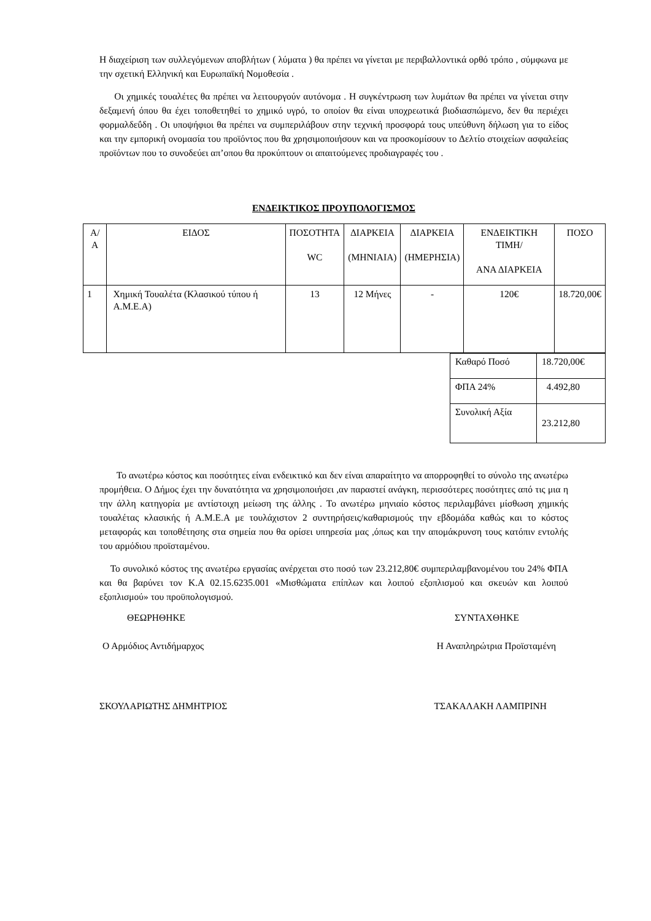Η διαχείριση των συλλεγόμενων αποβλήτων ( λύματα ) θα πρέπει να γίνεται με περιβαλλοντικά ορθό τρόπο , σύμφωνα με την σχετική Ελληνική και Ευρωπαϊκή Νομοθεσία .
Οι χημικές τουαλέτες θα πρέπει να λειτουργούν αυτόνομα . Η συγκέντρωση των λυμάτων θα πρέπει να γίνεται στην δεξαμενή όπου θα έχει τοποθετηθεί το χημικό υγρό, το οποίον θα είναι υποχρεωτικά βιοδιασπώμενο, δεν θα περιέχει φορμαλδεΰδη . Οι υποψήφιοι θα πρέπει να συμπεριλάβουν στην τεχνική προσφορά τους υπεύθυνη δήλωση για το είδος και την εμπορική ονομασία του προϊόντος που θα χρησιμοποιήσουν και να προσκομίσουν το Δελτίο στοιχείων ασφαλείας προϊόντων που το συνοδεύει απ’οπου θα προκύπτουν οι απαιτούμενες προδιαγραφές του .
ΕΝΔΕΙΚΤΙΚΟΣ ΠΡΟΥΠΟΛΟΓΙΣΜΟΣ
| Α/Α | ΕΙΔΟΣ | ΠΟΣΟΤΗΤΑ WC | ΔΙΑΡΚΕΙΑ (ΜΗΝΙΑΙΑ) | ΔΙΑΡΚΕΙΑ (ΗΜΕΡΗΣΙΑ) | ΕΝΔΕΙΚΤΙΚΗ ΤΙΜΗ/ ΑΝΑ ΔΙΑΡΚΕΙΑ | ΠΟΣΟ |
| 1 | Χημική Τουαλέτα (Κλασικού τύπου ή Α.Μ.Ε.Α) | 13 | 12 Μήνες | - | 120€ | 18.720,00€ |
| Καθαρό Ποσό | 18.720,00€ |
| ΦΠΑ 24% | 4.492,80 |
| Συνολική Αξία | 23.212,80 |
Το ανωτέρω κόστος και ποσότητες είναι ενδεικτικό και δεν είναι απαραίτητο να απορροφηθεί το σύνολο της ανωτέρω προμήθεια. Ο Δήμος έχει την δυνατότητα να χρησιμοποιήσει ,αν παραστεί ανάγκη, περισσότερες ποσότητες από τις μια η την άλλη κατηγορία με αντίστοιχη μείωση της άλλης . Το ανωτέρω μηνιαίο κόστος περιλαμβάνει μίσθωση χημικής τουαλέτας κλασικής ή Α.Μ.Ε.Α με τουλάχιστον 2 συντηρήσεις/καθαρισμούς την εβδομάδα καθώς και το κόστος μεταφοράς και τοποθέτησης στα σημεία που θα ορίσει υπηρεσία μας ,όπως και την απομάκρυνση τους κατόπιν εντολής του αρμόδιου προϊσταμένου.
Το συνολικό κόστος της ανωτέρω εργασίας ανέρχεται στο ποσό των 23.212,80€ συμπεριλαμβανομένου του 24% ΦΠΑ και θα βαρύνει τον Κ.Α 02.15.6235.001 «Μισθώματα επίπλων και λοιπού εξοπλισμού και σκευών και λοιπού εξοπλισμού» του προϋπολογισμού.
ΘΕΩΡΗΘΗΚΕ ΣΥΝΤΑΧΘΗΚΕ
Ο Αρμόδιος Αντιδήμαρχος Η Αναπληρώτρια Προϊσταμένη
ΣΚΟΥΛΑΡΙΩΤΗΣ ΔΗΜΗΤΡΙΟΣ ΤΣΑΚΑΛΑΚΗ ΛΑΜΠΡΙΝΗ